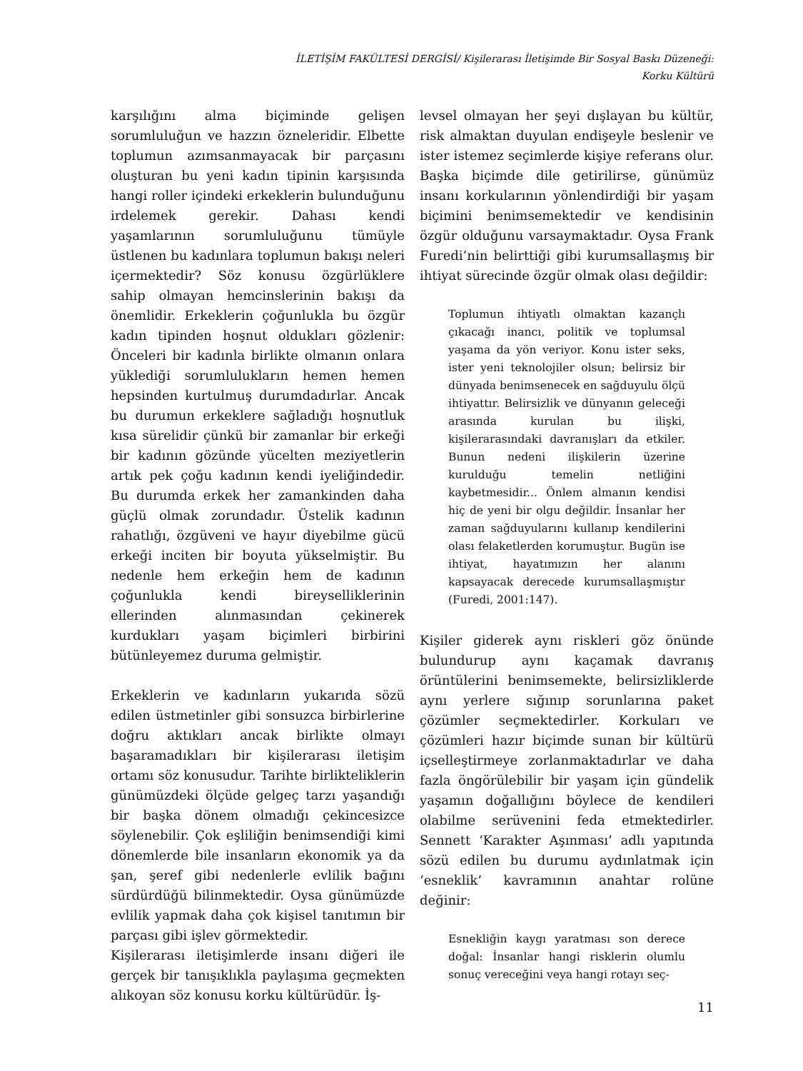İLETİŞİM FAKÜLTESİ DERGİSİ/ Kişilerarası İletişimde Bir Sosyal Baskı Düzeneği:
Korku Kültürü
karşılığını alma biçiminde gelişen sorumluluğun ve hazzın özneleridir. Elbette toplumun azımsanmayacak bir parçasını oluşturan bu yeni kadın tipinin karşısında hangi roller içindeki erkeklerin bulunduğunu irdelemek gerekir. Dahası kendi yaşamlarının sorumluluğunu tümüyle üstlenen bu kadınlara toplumun bakışı neleri içermektedir? Söz konusu özgürlüklere sahip olmayan hemcinslerinin bakışı da önemlidir. Erkeklerin çoğunlukla bu özgür kadın tipinden hoşnut oldukları gözlenir: Önceleri bir kadınla birlikte olmanın onlara yüklediği sorumlulukların hemen hemen hepsinden kurtulmuş durumdadırlar. Ancak bu durumun erkeklere sağladığı hoşnutluk kısa sürelidir çünkü bir zamanlar bir erkeği bir kadının gözünde yücelten meziyetlerin artık pek çoğu kadının kendi iyeliğindedir. Bu durumda erkek her zamankinden daha güçlü olmak zorundadır. Üstelik kadının rahatlığı, özgüveni ve hayır diyebilme gücü erkeği inciten bir boyuta yükselmiştir. Bu nedenle hem erkeğin hem de kadının çoğunlukla kendi bireysellikleri­nin ellerinden alınmasından çekinerek kurdukları yaşam biçimleri birbirini bütünleyemez duruma gelmiştir.
Erkeklerin ve kadınların yukarıda sözü edilen üstmetinler gibi sonsuzca birbirlerine doğru aktıkları ancak birlikte olmayı başaramadıkları bir kişilerarası iletişim ortamı söz konusudur. Tarihte birlikteliklerin günümüzdeki ölçüde gelgeç tarzı yaşandığı bir başka dönem olmadığı çekincesizce söylenebilir. Çok eşliliğin benimsendiği kimi dönemlerde bile insanların ekonomik ya da şan, şeref gibi nedenlerle evlilik bağını sürdürdüğü bilinmektedir. Oysa günümüzde evlilik yapmak daha çok kişisel tanıtımın bir parçası gibi işlev görmektedir.
Kişilerarası iletişimlerde insanı diğeri ile gerçek bir tanışıklıkla paylaşıma geçmekten alıkoyan söz konusu korku kültürüdür. İş-
levsel olmayan her şeyi dışlayan bu kültür, risk almaktan duyulan endişeyle beslenir ve ister istemez seçimlerde kişiye referans olur. Başka biçimde dile getirilirse, günümüz insanı korkularının yönlendirdiği bir yaşam biçimini benimsemektedir ve kendisinin özgür olduğunu varsaymaktadır. Oysa Frank Furedi’nin belirttiği gibi kurumsallaşmış bir ihtiyat sürecinde özgür olmak olası değildir:
Toplumun ihtiyatlı olmaktan kazançlı çıkacağı inancı, politik ve toplumsal yaşama da yön veriyor. Konu ister seks, ister yeni teknolojiler olsun; belirsiz bir dünyada benimsenecek en sağduyulu ölçü ihtiyattır. Belirsizlik ve dünyanın geleceği arasında kurulan bu ilişki, kişilerarasındaki davranışları da etkiler. Bunun nedeni ilişkilerin üzerine kurulduğu temelin netliğini kaybetmesidir... Önlem almanın kendisi hiç de yeni bir olgu değildir. İnsanlar her zaman sağduyularını kullanıp kendilerini olası felaketlerden korumuştur. Bugün ise ihtiyat, hayatımızın her alanını kapsayacak derecede kurumsallaşmıştır (Furedi, 2001:147).
Kişiler giderek aynı riskleri göz önünde bulundurup aynı kaçamak davranış örüntülerini benimsemekte, belirsizliklerde aynı yerlere sığınıp sorunlarına paket çözümler seçmektedirler. Korkuları ve çözümleri hazır biçimde sunan bir kültürü içselleştirmeye zorlanmaktadırlar ve daha fazla öngörülebilir bir yaşam için gündelik yaşamın doğallığını böylece de kendileri olabilme serüvenini feda etmektedirler. Sennett ‘Karakter Aşınması’ adlı yapıtında sözü edilen bu durumu aydınlatmak için ‘esneklik’ kavramının anahtar rolüne değinir:
Esnekliğin kaygı yaratması son derece doğal: İnsanlar hangi risklerin olumlu sonuç vereceğini veya hangi rotayı seç-
11